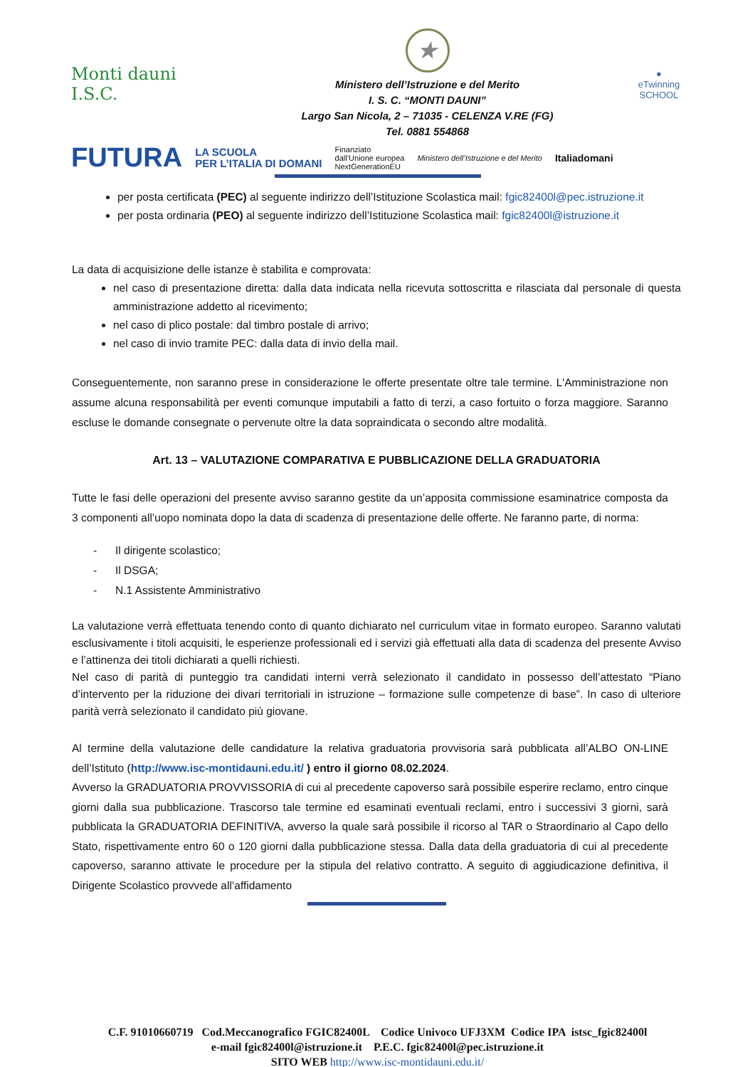Monti dauni
I.S.C.
★
Ministero dell’Istruzione e del Merito
I. S. C. “MONTI DAUNI”
Largo San Nicola, 2 – 71035 - CELENZA V.RE (FG)
Tel. 0881 554868
●
eTwinning
SCHOOL
FUTURA LA SCUOLA
PER L’ITALIA DI DOMANI Finanziato
dall’Unione europea
NextGenerationEU Ministero dell’Istruzione e del Merito Italiadomani
per posta certificata (PEC) al seguente indirizzo dell’Istituzione Scolastica mail: fgic82400l@pec.istruzione.it
per posta ordinaria (PEO) al seguente indirizzo dell’Istituzione Scolastica mail: fgic82400l@istruzione.it
La data di acquisizione delle istanze è stabilita e comprovata:
nel caso di presentazione diretta: dalla data indicata nella ricevuta sottoscritta e rilasciata dal personale di questa amministrazione addetto al ricevimento;
nel caso di plico postale: dal timbro postale di arrivo;
nel caso di invio tramite PEC: dalla data di invio della mail.
Conseguentemente, non saranno prese in considerazione le offerte presentate oltre tale termine. L'Amministrazione non assume alcuna responsabilità per eventi comunque imputabili a fatto di terzi, a caso fortuito o forza maggiore. Saranno escluse le domande consegnate o pervenute oltre la data sopraindicata o secondo altre modalità.
Art. 13 – VALUTAZIONE COMPARATIVA E PUBBLICAZIONE DELLA GRADUATORIA
Tutte le fasi delle operazioni del presente avviso saranno gestite da un’apposita commissione esaminatrice composta da 3 componenti all’uopo nominata dopo la data di scadenza di presentazione delle offerte. Ne faranno parte, di norma:
- Il dirigente scolastico;
- Il DSGA;
- N.1 Assistente Amministrativo
La valutazione verrà effettuata tenendo conto di quanto dichiarato nel curriculum vitae in formato europeo. Saranno valutati esclusivamente i titoli acquisiti, le esperienze professionali ed i servizi già effettuati alla data di scadenza del presente Avviso e l’attinenza dei titoli dichiarati a quelli richiesti.
Nel caso di parità di punteggio tra candidati interni verrà selezionato il candidato in possesso dell’attestato “Piano d’intervento per la riduzione dei divari territoriali in istruzione – formazione sulle competenze di base”. In caso di ulteriore parità verrà selezionato il candidato più giovane.
Al termine della valutazione delle candidature la relativa graduatoria provvisoria sarà pubblicata all’ALBO ON-LINE dell’Istituto (http://www.isc-montidauni.edu.it/ ) entro il giorno 08.02.2024.
Avverso la GRADUATORIA PROVVISSORIA di cui al precedente capoverso sarà possibile esperire reclamo, entro cinque giorni dalla sua pubblicazione. Trascorso tale termine ed esaminati eventuali reclami, entro i successivi 3 giorni, sarà pubblicata la GRADUATORIA DEFINITIVA, avverso la quale sarà possibile il ricorso al TAR o Straordinario al Capo dello Stato, rispettivamente entro 60 o 120 giorni dalla pubblicazione stessa. Dalla data della graduatoria di cui al precedente capoverso, saranno attivate le procedure per la stipula del relativo contratto. A seguito di aggiudicazione definitiva, il Dirigente Scolastico provvede all’affidamento
C.F. 91010660719 Cod.Meccanografico FGIC82400L Codice Univoco UFJ3XM Codice IPA istsc_fgic82400l
e-mail fgic82400l@istruzione.it P.E.C. fgic82400l@pec.istruzione.it
SITO WEB http://www.isc-montidauni.edu.it/